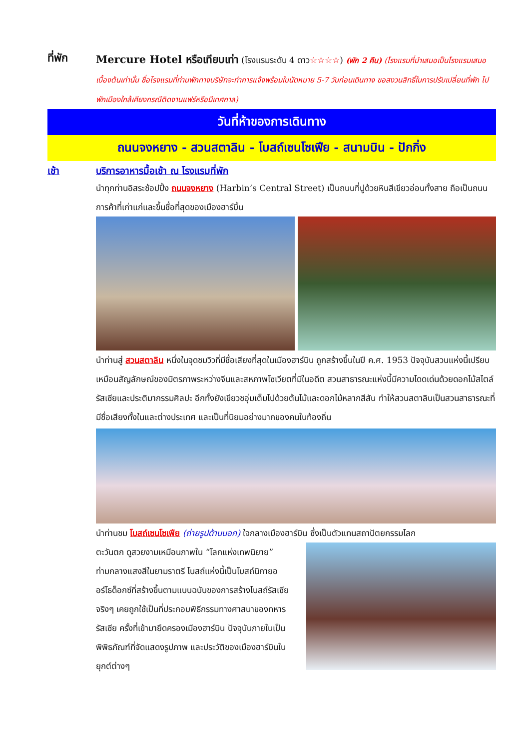ที่พัก
Mercure Hotel หรือเทียบเท่า (โรงแรมระดับ 4 ดาว☆☆☆☆) (พัก 2 คืน) (โรงแรมที่นำเสนอเป็นโรงแรมเสนอเบื้องต้นเท่านั้น ชื่อโรงแรมที่ท่านพักทางบริษัทจะทำการแจ้งพร้อมใบนัดหมาย 5-7 วันก่อนเดินทาง ขอสงวนสิทธิ์ในการปรับเปลี่ยนที่พัก ไปพักเมืองใกล้เคียงกรณีติดงานแฟร์หรือมีเทศกาล)
วันที่ห้าของการเดินทาง
ถนนจงหยาง - สวนสตาลิน - โบสถ์เซนโซเฟีย - สนามบิน - ปักกิ่ง
เช้า บริการอาหารมื้อเช้า ณ โรงแรมที่พัก
นำทุกท่านอิสระช้อปปิ้ง ถนนจงหยาง (Harbin’s Central Street) เป็นถนนที่ปูด้วยหินสีเขียวอ่อนทั้งสาย ถือเป็นถนนการค้าที่เก่าแก่และขึ้นชื่อที่สุดของเมืองฮาร์บิ้น
นำท่านสู่ สวนสตาลิน หนึ่งในจุดชมวิวที่มีชื่อเสียงที่สุดในเมืองฮาร์บิน ถูกสร้างขึ้นในปี ค.ศ. 1953 ปัจจุบันสวนแห่งนี้เปรียบเหมือนสัญลักษณ์ของมิตรภาพระหว่างจีนและสหภาพโซเวียตที่มีในอดีต สวนสาธารณะแห่งนี้มีความโดดเด่นด้วยดอกไม้สไตล์รัสเซียและประติมากรรมศิลปะ อีกทั้งยังเขียวชอุ่มเต็มไปด้วยต้นไม้และดอกไม้หลากสีสัน ทำให้สวนสตาลินเป็นสวนสาธารณะที่มีชื่อเสียงทั้งในและต่างประเทศ และเป็นที่นิยมอย่างมากของคนในท้องถิ่น
นำท่านชม โบสถ์เซนโซเฟีย (ถ่ายรูปด้านนอก) ใจกลางเมืองฮาร์บิน ซึ่งเป็นตัวแทนสถาปัตยกรรมโลก
ตะวันตก ดูสวยงามเหมือนภาพใน “โลกแห่งเทพนิยาย” ท่ามกลางแสงสีในยามราตรี โบสถ์แห่งนี้เป็นโบสถ์นิกายออร์โธด็อกซ์ที่สร้างขึ้นตามแบบฉบับของการสร้างโบสถ์รัสเซียจริงๆ เคยถูกใช้เป็นที่ประกอบพิธีกรรมทางศาสนาของทหารรัสเซีย ครั้งที่เข้ามายึดครองเมืองฮาร์บิน ปัจจุบันภายในเป็นพิพิธภัณฑ์ที่จัดแสดงรูปภาพ และประวัติของเมืองฮาร์บินในยุกต์ต่างๆ